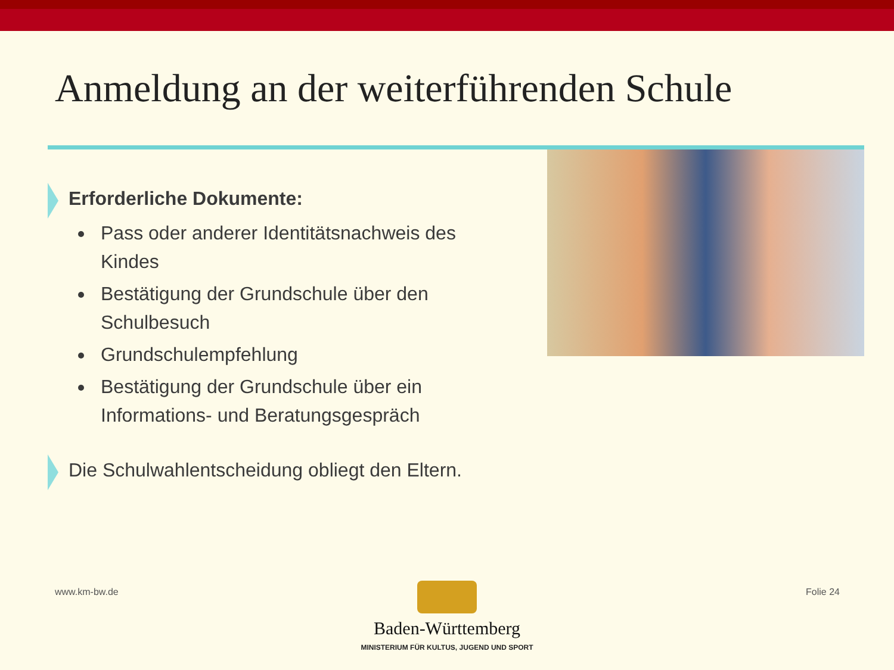Anmeldung an der weiterführenden Schule
Erforderliche Dokumente:
Pass oder anderer Identitätsnachweis des Kindes
Bestätigung der Grundschule über den Schulbesuch
Grundschulempfehlung
Bestätigung der Grundschule über ein Informations- und Beratungsgespräch
Die Schulwahlentscheidung obliegt den Eltern.
www.km-bw.de Folie 24
Baden-Württemberg
MINISTERIUM FÜR KULTUS, JUGEND UND SPORT